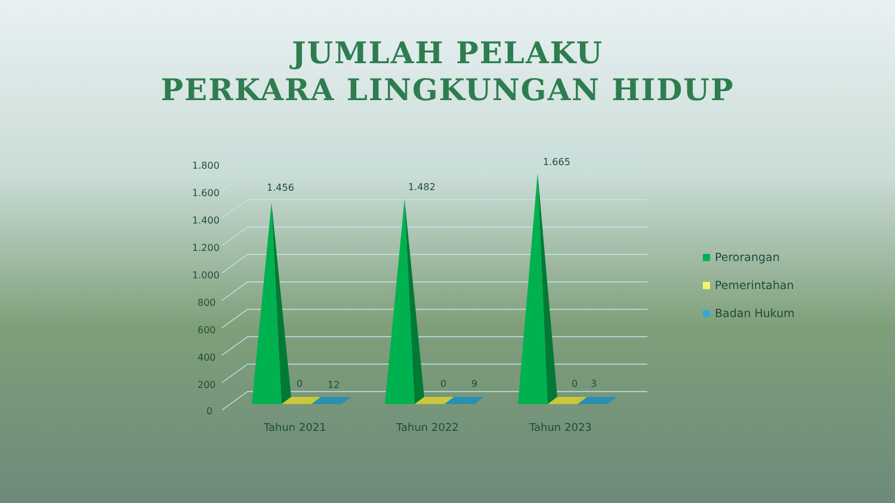JUMLAH PELAKU
PERKARA LINGKUNGAN HIDUP
1.800
1.600
1.400
1.200
1.000
800
600
400
200
0
1.456 1.482
1.665
0 12 0 9 0 3
Tahun 2021 Tahun 2022 Tahun 2023
Perorangan
Pemerintahan
Badan Hukum